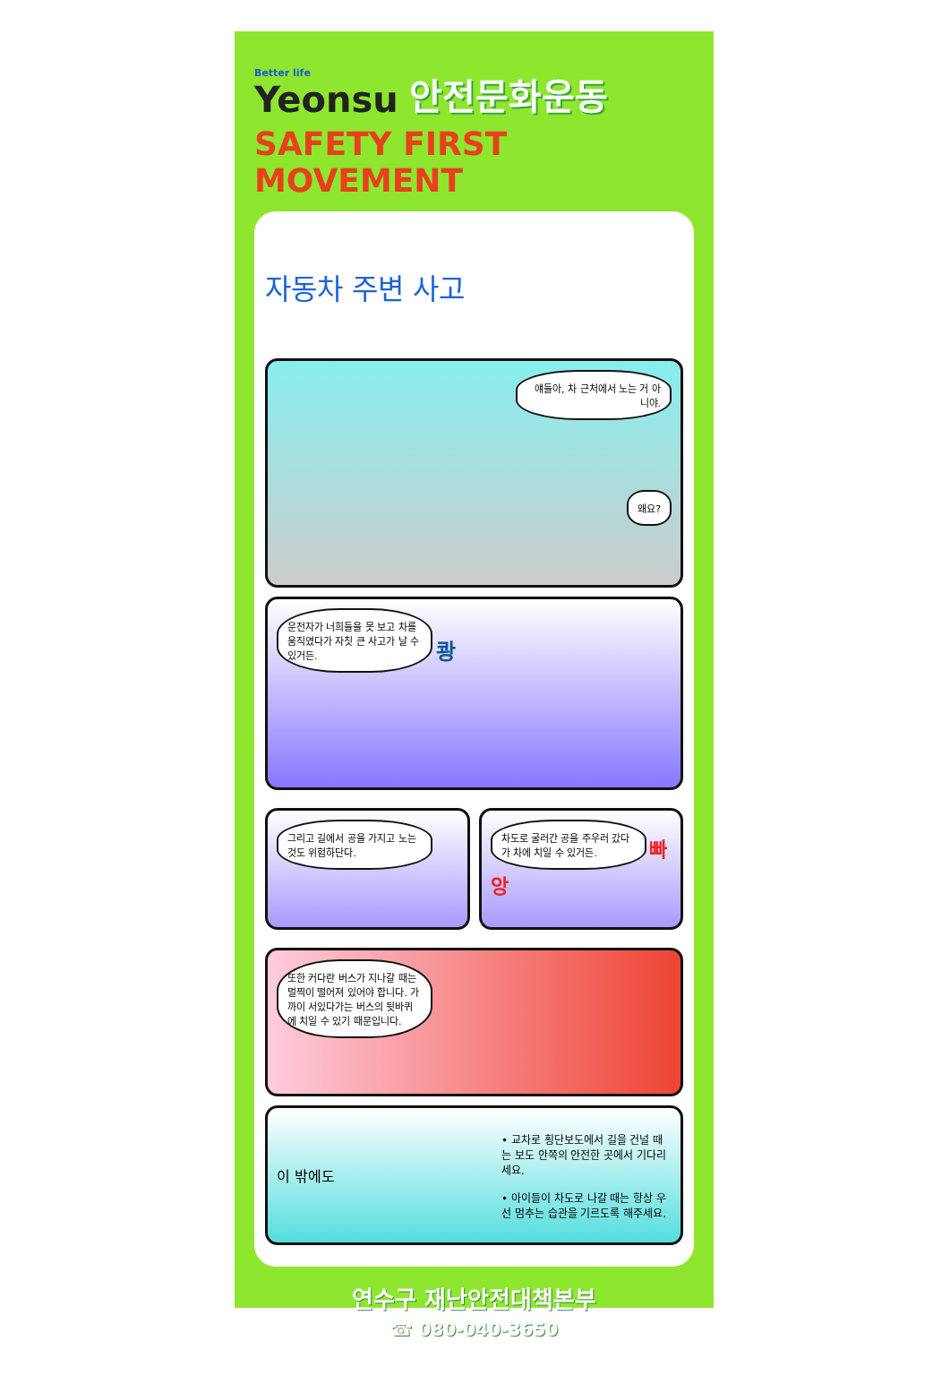Better life
Yeonsu
안전문화운동
SAFETY FIRST MOVEMENT
자동차 주변 사고
얘들아, 차 근처에서 노는 거 아니야.
왜요?
운전자가 너희들을 못 보고 차를 움직였다가 자칫 큰 사고가 날 수 있거든. 쾅
그리고 길에서 공을 가지고 노는 것도 위험하단다.
차도로 굴러간 공을 주우러 갔다가 차에 치일 수 있거든. 빠앙
또한 커다란 버스가 지나갈 때는 멀찍이 떨어져 있어야 합니다. 가까이 서있다가는 버스의 뒷바퀴에 치일 수 있기 때문입니다.
이 밖에도
• 교차로 횡단보도에서 길을 건널 때는 보도 안쪽의 안전한 곳에서 기다리세요.
• 아이들이 차도로 나갈 때는 항상 우선 멈추는 습관을 기르도록 해주세요.
연수구 재난안전대책본부
☎ 080-040-3650